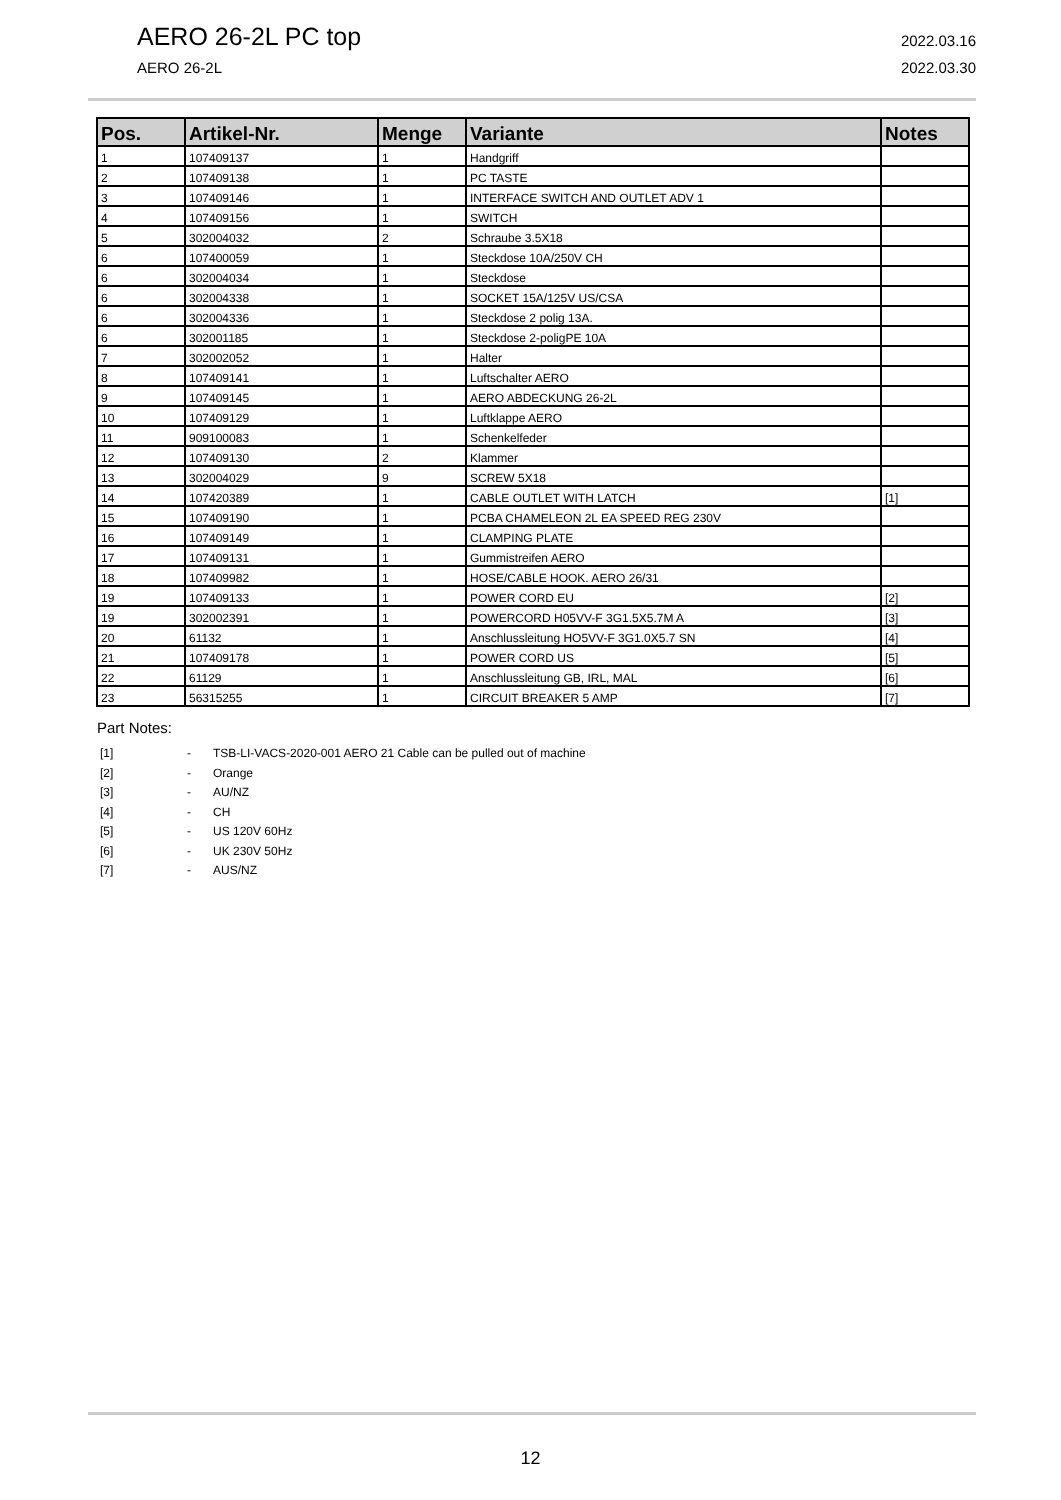AERO 26-2L PC top
AERO 26-2L
2022.03.16
2022.03.30
| Pos. | Artikel-Nr. | Menge | Variante | Notes |
| --- | --- | --- | --- | --- |
| 1 | 107409137 | 1 | Handgriff | |
| 2 | 107409138 | 1 | PC TASTE | |
| 3 | 107409146 | 1 | INTERFACE SWITCH AND OUTLET ADV 1 | |
| 4 | 107409156 | 1 | SWITCH | |
| 5 | 302004032 | 2 | Schraube 3.5X18 | |
| 6 | 107400059 | 1 | Steckdose 10A/250V CH | |
| 6 | 302004034 | 1 | Steckdose | |
| 6 | 302004338 | 1 | SOCKET 15A/125V US/CSA | |
| 6 | 302004336 | 1 | Steckdose 2 polig 13A. | |
| 6 | 302001185 | 1 | Steckdose 2-poligPE 10A | |
| 7 | 302002052 | 1 | Halter | |
| 8 | 107409141 | 1 | Luftschalter AERO | |
| 9 | 107409145 | 1 | AERO ABDECKUNG 26-2L | |
| 10 | 107409129 | 1 | Luftklappe AERO | |
| 11 | 909100083 | 1 | Schenkelfeder | |
| 12 | 107409130 | 2 | Klammer | |
| 13 | 302004029 | 9 | SCREW 5X18 | |
| 14 | 107420389 | 1 | CABLE OUTLET WITH LATCH | [1] |
| 15 | 107409190 | 1 | PCBA CHAMELEON 2L EA SPEED REG 230V | |
| 16 | 107409149 | 1 | CLAMPING PLATE | |
| 17 | 107409131 | 1 | Gummistreifen AERO | |
| 18 | 107409982 | 1 | HOSE/CABLE HOOK. AERO 26/31 | |
| 19 | 107409133 | 1 | POWER CORD EU | [2] |
| 19 | 302002391 | 1 | POWERCORD H05VV-F 3G1.5X5.7M A | [3] |
| 20 | 61132 | 1 | Anschlussleitung HO5VV-F 3G1.0X5.7 SN | [4] |
| 21 | 107409178 | 1 | POWER CORD US | [5] |
| 22 | 61129 | 1 | Anschlussleitung GB, IRL, MAL | [6] |
| 23 | 56315255 | 1 | CIRCUIT BREAKER 5 AMP | [7] |
Part Notes:
[1] - TSB-LI-VACS-2020-001 AERO 21 Cable can be pulled out of machine
[2] - Orange
[3] - AU/NZ
[4] - CH
[5] - US 120V 60Hz
[6] - UK 230V 50Hz
[7] - AUS/NZ
12